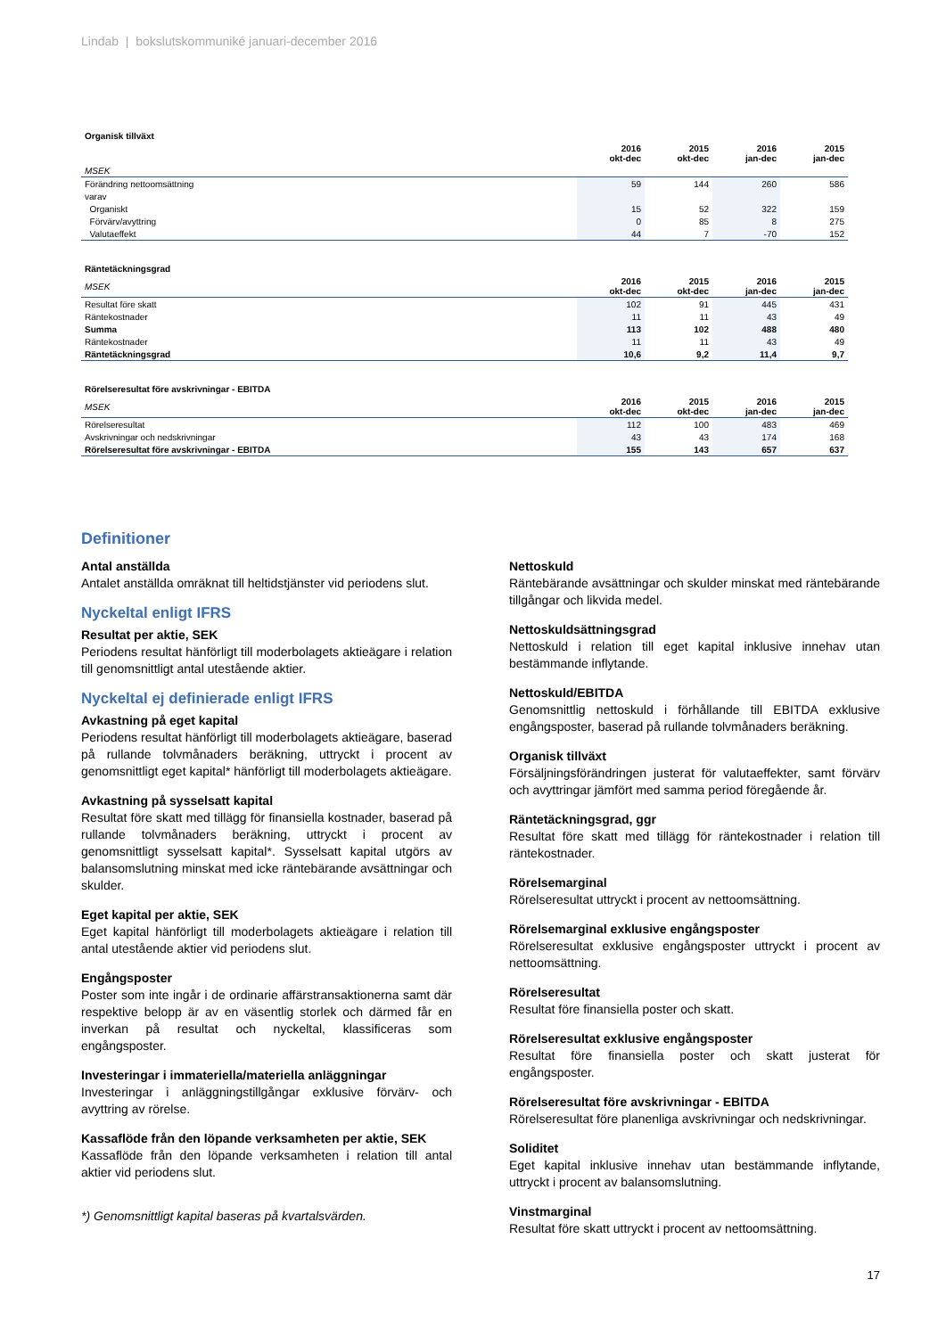Lindab | bokslutskommuniké januari-december 2016
Organisk tillväxt
| | 2016 okt-dec | 2015 okt-dec | 2016 jan-dec | 2015 jan-dec |
| MSEK | | | | |
| Förändring nettoomsättning | 59 | 144 | 260 | 586 |
| varav | | | | |
| Organiskt | 15 | 52 | 322 | 159 |
| Förvärv/avyttring | 0 | 85 | 8 | 275 |
| Valutaeffekt | 44 | 7 | -70 | 152 |
Räntetäckningsgrad
| MSEK | 2016 okt-dec | 2015 okt-dec | 2016 jan-dec | 2015 jan-dec |
| Resultat före skatt | 102 | 91 | 445 | 431 |
| Räntekostnader | 11 | 11 | 43 | 49 |
| Summa | 113 | 102 | 488 | 480 |
| Räntekostnader | 11 | 11 | 43 | 49 |
| Räntetäckningsgrad | 10,6 | 9,2 | 11,4 | 9,7 |
Rörelseresultat före avskrivningar - EBITDA
| MSEK | 2016 okt-dec | 2015 okt-dec | 2016 jan-dec | 2015 jan-dec |
| Rörelseresultat | 112 | 100 | 483 | 469 |
| Avskrivningar och nedskrivningar | 43 | 43 | 174 | 168 |
| Rörelseresultat före avskrivningar - EBITDA | 155 | 143 | 657 | 637 |
Definitioner
Antal anställda
Antalet anställda omräknat till heltidstjänster vid periodens slut.
Nyckeltal enligt IFRS
Resultat per aktie, SEK
Periodens resultat hänförligt till moderbolagets aktieägare i relation till genomsnittligt antal utestående aktier.
Nyckeltal ej definierade enligt IFRS
Avkastning på eget kapital
Periodens resultat hänförligt till moderbolagets aktieägare, baserad på rullande tolvmånaders beräkning, uttryckt i procent av genomsnittligt eget kapital* hänförligt till moderbolagets aktieägare.
Avkastning på sysselsatt kapital
Resultat före skatt med tillägg för finansiella kostnader, baserad på rullande tolvmånaders beräkning, uttryckt i procent av genomsnittligt sysselsatt kapital*. Sysselsatt kapital utgörs av balansomslutning minskat med icke räntebärande avsättningar och skulder.
Eget kapital per aktie, SEK
Eget kapital hänförligt till moderbolagets aktieägare i relation till antal utestående aktier vid periodens slut.
Engångsposter
Poster som inte ingår i de ordinarie affärstransaktionerna samt där respektive belopp är av en väsentlig storlek och därmed får en inverkan på resultat och nyckeltal, klassificeras som engångsposter.
Investeringar i immateriella/materiella anläggningar
Investeringar i anläggningstillgångar exklusive förvärv- och avyttring av rörelse.
Kassaflöde från den löpande verksamheten per aktie, SEK
Kassaflöde från den löpande verksamheten i relation till antal aktier vid periodens slut.
*) Genomsnittligt kapital baseras på kvartalsvärden.
Nettoskuld
Räntebärande avsättningar och skulder minskat med räntebärande tillgångar och likvida medel.
Nettoskuldsättningsgrad
Nettoskuld i relation till eget kapital inklusive innehav utan bestämmande inflytande.
Nettoskuld/EBITDA
Genomsnittlig nettoskuld i förhållande till EBITDA exklusive engångsposter, baserad på rullande tolvmånaders beräkning.
Organisk tillväxt
Försäljningsförändringen justerat för valutaeffekter, samt förvärv och avyttringar jämfört med samma period föregående år.
Räntetäckningsgrad, ggr
Resultat före skatt med tillägg för räntekostnader i relation till räntekostnader.
Rörelsemarginal
Rörelseresultat uttryckt i procent av nettoomsättning.
Rörelsemarginal exklusive engångsposter
Rörelseresultat exklusive engångsposter uttryckt i procent av nettoomsättning.
Rörelseresultat
Resultat före finansiella poster och skatt.
Rörelseresultat exklusive engångsposter
Resultat före finansiella poster och skatt justerat för engångsposter.
Rörelseresultat före avskrivningar - EBITDA
Rörelseresultat före planenliga avskrivningar och nedskrivningar.
Soliditet
Eget kapital inklusive innehav utan bestämmande inflytande, uttryckt i procent av balansomslutning.
Vinstmarginal
Resultat före skatt uttryckt i procent av nettoomsättning.
17